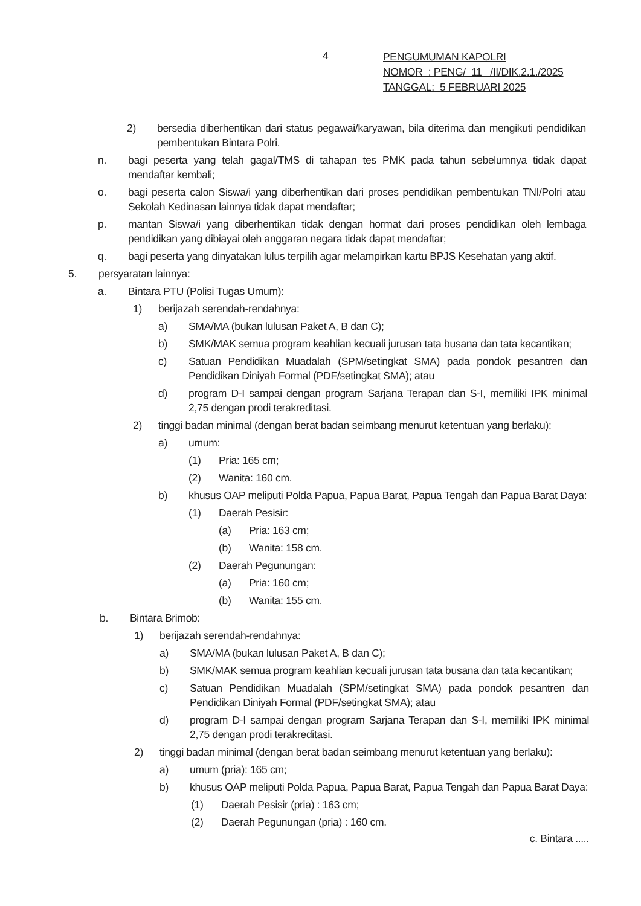4
PENGUMUMAN KAPOLRI
NOMOR : PENG/ 11 /II/DIK.2.1./2025
TANGGAL: 5 FEBRUARI 2025
2) bersedia diberhentikan dari status pegawai/karyawan, bila diterima dan mengikuti pendidikan pembentukan Bintara Polri.
n. bagi peserta yang telah gagal/TMS di tahapan tes PMK pada tahun sebelumnya tidak dapat mendaftar kembali;
o. bagi peserta calon Siswa/i yang diberhentikan dari proses pendidikan pembentukan TNI/Polri atau Sekolah Kedinasan lainnya tidak dapat mendaftar;
p. mantan Siswa/i yang diberhentikan tidak dengan hormat dari proses pendidikan oleh lembaga pendidikan yang dibiayai oleh anggaran negara tidak dapat mendaftar;
q. bagi peserta yang dinyatakan lulus terpilih agar melampirkan kartu BPJS Kesehatan yang aktif.
5. persyaratan lainnya:
a. Bintara PTU (Polisi Tugas Umum):
1) berijazah serendah-rendahnya:
a) SMA/MA (bukan lulusan Paket A, B dan C);
b) SMK/MAK semua program keahlian kecuali jurusan tata busana dan tata kecantikan;
c) Satuan Pendidikan Muadalah (SPM/setingkat SMA) pada pondok pesantren dan Pendidikan Diniyah Formal (PDF/setingkat SMA); atau
d) program D-I sampai dengan program Sarjana Terapan dan S-I, memiliki IPK minimal 2,75 dengan prodi terakreditasi.
2) tinggi badan minimal (dengan berat badan seimbang menurut ketentuan yang berlaku):
a) umum:
(1) Pria: 165 cm;
(2) Wanita: 160 cm.
b) khusus OAP meliputi Polda Papua, Papua Barat, Papua Tengah dan Papua Barat Daya:
(1) Daerah Pesisir:
(a) Pria: 163 cm;
(b) Wanita: 158 cm.
(2) Daerah Pegunungan:
(a) Pria: 160 cm;
(b) Wanita: 155 cm.
b. Bintara Brimob:
1) berijazah serendah-rendahnya:
a) SMA/MA (bukan lulusan Paket A, B dan C);
b) SMK/MAK semua program keahlian kecuali jurusan tata busana dan tata kecantikan;
c) Satuan Pendidikan Muadalah (SPM/setingkat SMA) pada pondok pesantren dan Pendidikan Diniyah Formal (PDF/setingkat SMA); atau
d) program D-I sampai dengan program Sarjana Terapan dan S-I, memiliki IPK minimal 2,75 dengan prodi terakreditasi.
2) tinggi badan minimal (dengan berat badan seimbang menurut ketentuan yang berlaku):
a) umum (pria): 165 cm;
b) khusus OAP meliputi Polda Papua, Papua Barat, Papua Tengah dan Papua Barat Daya:
(1) Daerah Pesisir (pria) : 163 cm;
(2) Daerah Pegunungan (pria) : 160 cm.
c. Bintara .....